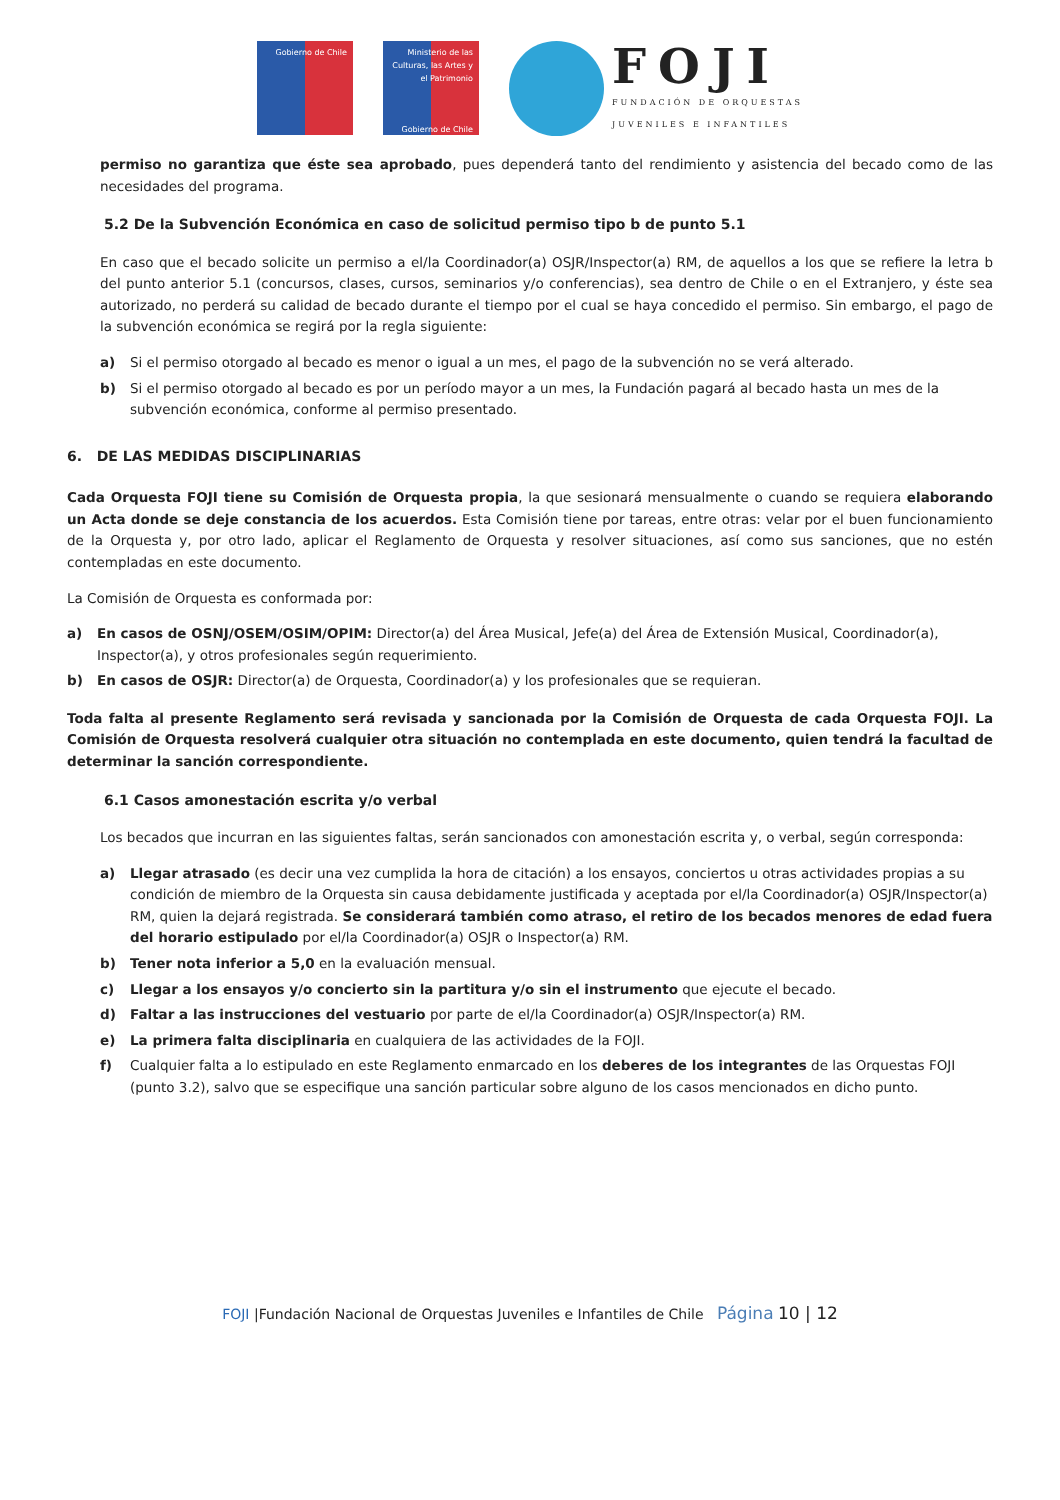Gobierno de Chile
Ministerio de las Culturas, las Artes y el Patrimonio
Gobierno de Chile
FOJI
FUNDACIÓN DE ORQUESTAS
JUVENILES E INFANTILES
permiso no garantiza que éste sea aprobado, pues dependerá tanto del rendimiento y asistencia del becado como de las necesidades del programa.
5.2 De la Subvención Económica en caso de solicitud permiso tipo b de punto 5.1
En caso que el becado solicite un permiso a el/la Coordinador(a) OSJR/Inspector(a) RM, de aquellos a los que se refiere la letra b del punto anterior 5.1 (concursos, clases, cursos, seminarios y/o conferencias), sea dentro de Chile o en el Extranjero, y éste sea autorizado, no perderá su calidad de becado durante el tiempo por el cual se haya concedido el permiso. Sin embargo, el pago de la subvención económica se regirá por la regla siguiente:
a) Si el permiso otorgado al becado es menor o igual a un mes, el pago de la subvención no se verá alterado.
b) Si el permiso otorgado al becado es por un período mayor a un mes, la Fundación pagará al becado hasta un mes de la subvención económica, conforme al permiso presentado.
6. DE LAS MEDIDAS DISCIPLINARIAS
Cada Orquesta FOJI tiene su Comisión de Orquesta propia, la que sesionará mensualmente o cuando se requiera elaborando un Acta donde se deje constancia de los acuerdos. Esta Comisión tiene por tareas, entre otras: velar por el buen funcionamiento de la Orquesta y, por otro lado, aplicar el Reglamento de Orquesta y resolver situaciones, así como sus sanciones, que no estén contempladas en este documento.
La Comisión de Orquesta es conformada por:
a) En casos de OSNJ/OSEM/OSIM/OPIM: Director(a) del Área Musical, Jefe(a) del Área de Extensión Musical, Coordinador(a), Inspector(a), y otros profesionales según requerimiento.
b) En casos de OSJR: Director(a) de Orquesta, Coordinador(a) y los profesionales que se requieran.
Toda falta al presente Reglamento será revisada y sancionada por la Comisión de Orquesta de cada Orquesta FOJI. La Comisión de Orquesta resolverá cualquier otra situación no contemplada en este documento, quien tendrá la facultad de determinar la sanción correspondiente.
6.1 Casos amonestación escrita y/o verbal
Los becados que incurran en las siguientes faltas, serán sancionados con amonestación escrita y, o verbal, según corresponda:
a) Llegar atrasado (es decir una vez cumplida la hora de citación) a los ensayos, conciertos u otras actividades propias a su condición de miembro de la Orquesta sin causa debidamente justificada y aceptada por el/la Coordinador(a) OSJR/Inspector(a) RM, quien la dejará registrada. Se considerará también como atraso, el retiro de los becados menores de edad fuera del horario estipulado por el/la Coordinador(a) OSJR o Inspector(a) RM.
b) Tener nota inferior a 5,0 en la evaluación mensual.
c) Llegar a los ensayos y/o concierto sin la partitura y/o sin el instrumento que ejecute el becado.
d) Faltar a las instrucciones del vestuario por parte de el/la Coordinador(a) OSJR/Inspector(a) RM.
e) La primera falta disciplinaria en cualquiera de las actividades de la FOJI.
f) Cualquier falta a lo estipulado en este Reglamento enmarcado en los deberes de los integrantes de las Orquestas FOJI (punto 3.2), salvo que se especifique una sanción particular sobre alguno de los casos mencionados en dicho punto.
FOJI |Fundación Nacional de Orquestas Juveniles e Infantiles de Chile Página 10 | 12